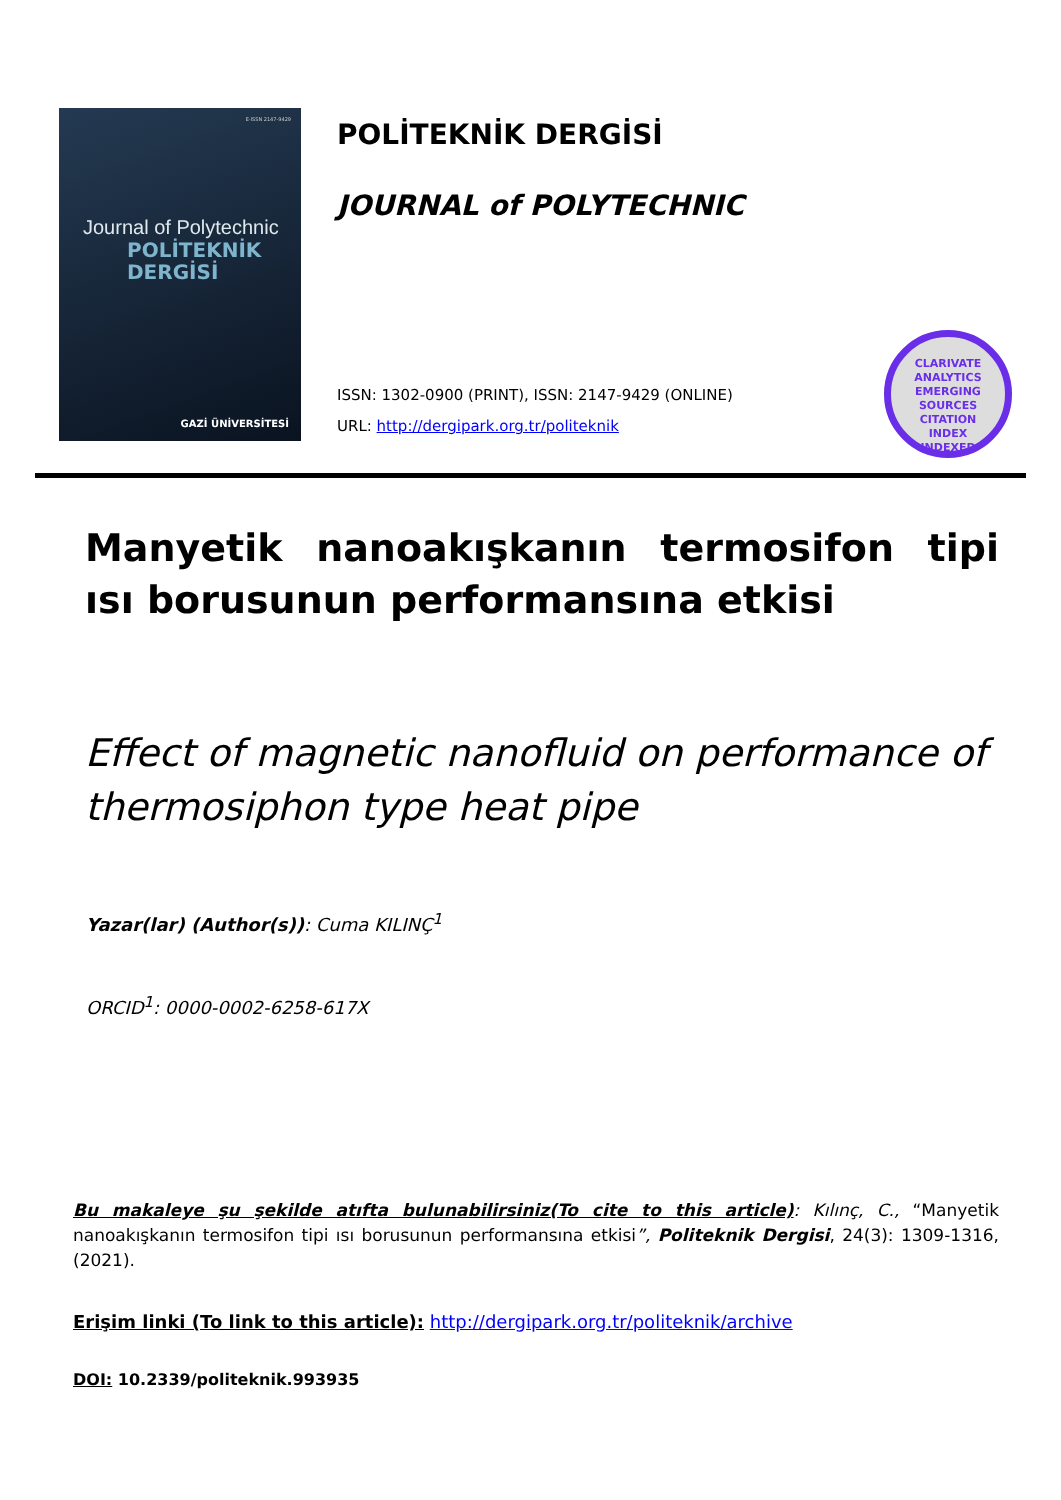E-ISSN 2147-9429
Journal of Polytechnic
POLİTEKNİK
DERGİSİ
GAZİ ÜNİVERSİTESİ
POLİTEKNİK DERGİSİ
JOURNAL of POLYTECHNIC
ISSN: 1302-0900 (PRINT), ISSN: 2147-9429 (ONLINE)
URL: http://dergipark.org.tr/politeknik
CLARIVATE ANALYTICS
EMERGING
SOURCES
CITATION
INDEX
INDEXED
Manyetik nanoakışkanın termosifon tipi ısı borusunun performansına etkisi
Effect of magnetic nanofluid on performance of thermosiphon type heat pipe
Yazar(lar) (Author(s)): Cuma KILINÇ<sup>1</sup>
ORCID<sup>1</sup>: 0000-0002-6258-617X
Bu makaleye şu şekilde atıfta bulunabilirsiniz(To cite to this article): Kılınç, C., “Manyetik nanoakışkanın termosifon tipi ısı borusunun performansına etkisi”, Politeknik Dergisi, 24(3): 1309-1316, (2021).
Erişim linki (To link to this article): http://dergipark.org.tr/politeknik/archive
DOI: 10.2339/politeknik.993935